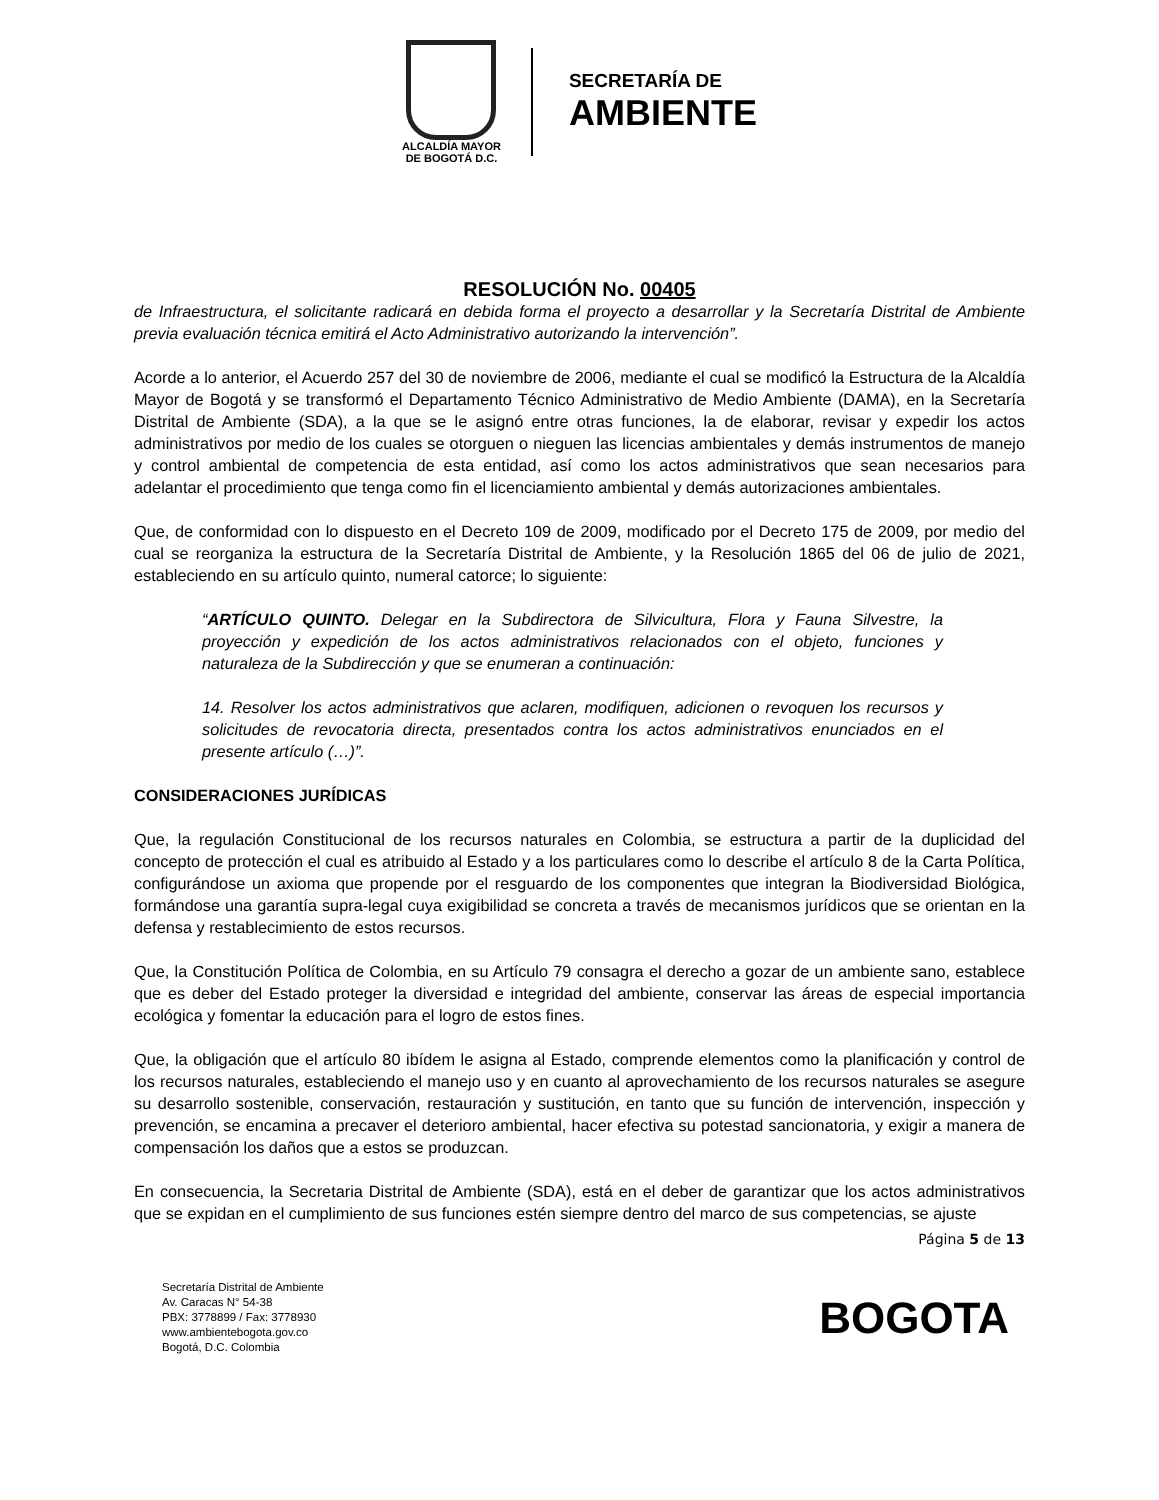ALCALDÍA MAYOR
DE BOGOTÁ D.C.
SECRETARÍA DE
AMBIENTE
RESOLUCIÓN No. 00405
de Infraestructura, el solicitante radicará en debida forma el proyecto a desarrollar y la Secretaría Distrital de Ambiente previa evaluación técnica emitirá el Acto Administrativo autorizando la intervención”.
Acorde a lo anterior, el Acuerdo 257 del 30 de noviembre de 2006, mediante el cual se modificó la Estructura de la Alcaldía Mayor de Bogotá y se transformó el Departamento Técnico Administrativo de Medio Ambiente (DAMA), en la Secretaría Distrital de Ambiente (SDA), a la que se le asignó entre otras funciones, la de elaborar, revisar y expedir los actos administrativos por medio de los cuales se otorguen o nieguen las licencias ambientales y demás instrumentos de manejo y control ambiental de competencia de esta entidad, así como los actos administrativos que sean necesarios para adelantar el procedimiento que tenga como fin el licenciamiento ambiental y demás autorizaciones ambientales.
Que, de conformidad con lo dispuesto en el Decreto 109 de 2009, modificado por el Decreto 175 de 2009, por medio del cual se reorganiza la estructura de la Secretaría Distrital de Ambiente, y la Resolución 1865 del 06 de julio de 2021, estableciendo en su artículo quinto, numeral catorce; lo siguiente:
“ARTÍCULO QUINTO. Delegar en la Subdirectora de Silvicultura, Flora y Fauna Silvestre, la proyección y expedición de los actos administrativos relacionados con el objeto, funciones y naturaleza de la Subdirección y que se enumeran a continuación:
14. Resolver los actos administrativos que aclaren, modifiquen, adicionen o revoquen los recursos y solicitudes de revocatoria directa, presentados contra los actos administrativos enunciados en el presente artículo (…)”.
CONSIDERACIONES JURÍDICAS
Que, la regulación Constitucional de los recursos naturales en Colombia, se estructura a partir de la duplicidad del concepto de protección el cual es atribuido al Estado y a los particulares como lo describe el artículo 8 de la Carta Política, configurándose un axioma que propende por el resguardo de los componentes que integran la Biodiversidad Biológica, formándose una garantía supra-legal cuya exigibilidad se concreta a través de mecanismos jurídicos que se orientan en la defensa y restablecimiento de estos recursos.
Que, la Constitución Política de Colombia, en su Artículo 79 consagra el derecho a gozar de un ambiente sano, establece que es deber del Estado proteger la diversidad e integridad del ambiente, conservar las áreas de especial importancia ecológica y fomentar la educación para el logro de estos fines.
Que, la obligación que el artículo 80 ibídem le asigna al Estado, comprende elementos como la planificación y control de los recursos naturales, estableciendo el manejo uso y en cuanto al aprovechamiento de los recursos naturales se asegure su desarrollo sostenible, conservación, restauración y sustitución, en tanto que su función de intervención, inspección y prevención, se encamina a precaver el deterioro ambiental, hacer efectiva su potestad sancionatoria, y exigir a manera de compensación los daños que a estos se produzcan.
En consecuencia, la Secretaria Distrital de Ambiente (SDA), está en el deber de garantizar que los actos administrativos que se expidan en el cumplimiento de sus funciones estén siempre dentro del marco de sus competencias, se ajuste
Página 5 de 13
Secretaría Distrital de Ambiente
Av. Caracas N° 54-38
PBX: 3778899 / Fax: 3778930
www.ambientebogota.gov.co
Bogotá, D.C. Colombia
BOGOTA